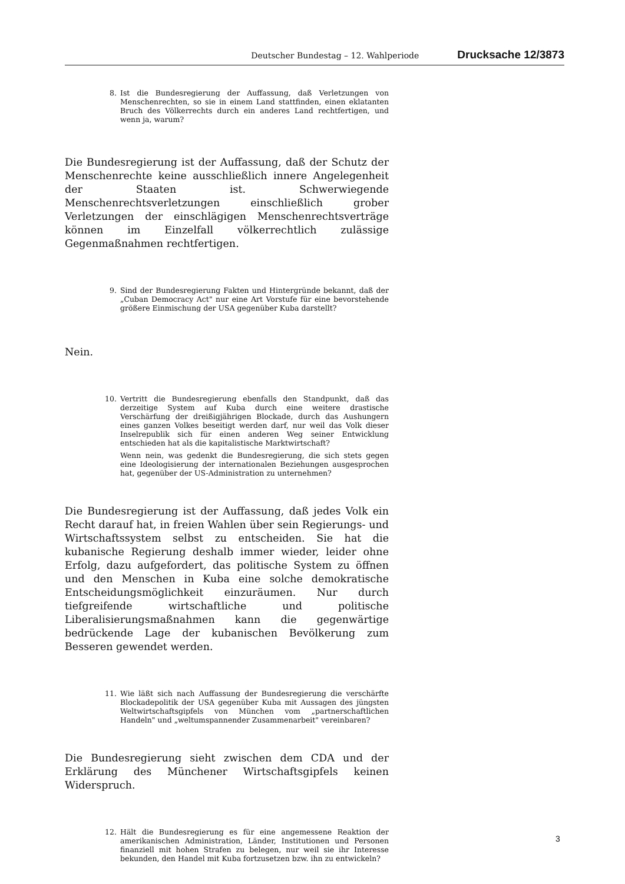Deutscher Bundestag – 12. Wahlperiode Drucksache 12/3873
8. Ist die Bundesregierung der Auffassung, daß Verletzungen von Menschenrechten, so sie in einem Land stattfinden, einen eklatanten Bruch des Völkerrechts durch ein anderes Land rechtfertigen, und wenn ja, warum?
Die Bundesregierung ist der Auffassung, daß der Schutz der Menschenrechte keine ausschließlich innere Angelegenheit der Staaten ist. Schwerwiegende Menschenrechtsverletzungen einschließlich grober Verletzungen der einschlägigen Menschenrechtsverträge können im Einzelfall völkerrechtlich zulässige Gegenmaßnahmen rechtfertigen.
9. Sind der Bundesregierung Fakten und Hintergründe bekannt, daß der „Cuban Democracy Act" nur eine Art Vorstufe für eine bevorstehende größere Einmischung der USA gegenüber Kuba darstellt?
Nein.
10. Vertritt die Bundesregierung ebenfalls den Standpunkt, daß das derzeitige System auf Kuba durch eine weitere drastische Verschärfung der dreißigjährigen Blockade, durch das Aushungern eines ganzen Volkes beseitigt werden darf, nur weil das Volk dieser Inselrepublik sich für einen anderen Weg seiner Entwicklung entschieden hat als die kapitalistische Marktwirtschaft?
Wenn nein, was gedenkt die Bundesregierung, die sich stets gegen eine Ideologisierung der internationalen Beziehungen ausgesprochen hat, gegenüber der US-Administration zu unternehmen?
Die Bundesregierung ist der Auffassung, daß jedes Volk ein Recht darauf hat, in freien Wahlen über sein Regierungs- und Wirtschaftssystem selbst zu entscheiden. Sie hat die kubanische Regierung deshalb immer wieder, leider ohne Erfolg, dazu aufgefordert, das politische System zu öffnen und den Menschen in Kuba eine solche demokratische Entscheidungsmöglichkeit einzuräumen. Nur durch tiefgreifende wirtschaftliche und politische Liberalisierungsmaßnahmen kann die gegenwärtige bedrückende Lage der kubanischen Bevölkerung zum Besseren gewendet werden.
11. Wie läßt sich nach Auffassung der Bundesregierung die verschärfte Blockadepolitik der USA gegenüber Kuba mit Aussagen des jüngsten Weltwirtschaftsgipfels von München vom „partnerschaftlichen Handeln" und „weltumspannender Zusammenarbeit" vereinbaren?
Die Bundesregierung sieht zwischen dem CDA und der Erklärung des Münchener Wirtschaftsgipfels keinen Widerspruch.
12. Hält die Bundesregierung es für eine angemessene Reaktion der amerikanischen Administration, Länder, Institutionen und Personen finanziell mit hohen Strafen zu belegen, nur weil sie ihr Interesse bekunden, den Handel mit Kuba fortzusetzen bzw. ihn zu entwickeln?
3